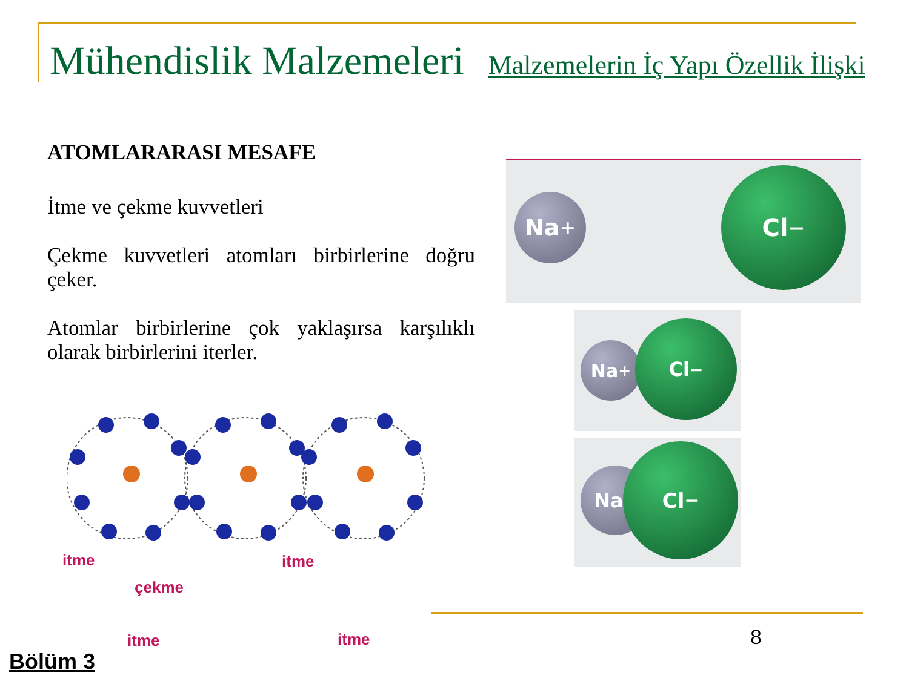Mühendislik Malzemeleri Malzemelerin İç Yapı Özellik İlişki
ATOMLARARASI MESAFE
İtme ve çekme kuvvetleri
Çekme kuvvetleri atomları birbirlerine doğru çeker.
Atomlar birbirlerine çok yaklaşırsa karşılıklı olarak birbirlerini iterler.
itme itme
çekme
itme itme
Na<sup>+</sup>
Cl<sup>−</sup>
Na<sup>+</sup>
Cl<sup>−</sup>
Na<sup>+</sup>
Cl<sup>−</sup>
8
Bölüm 3